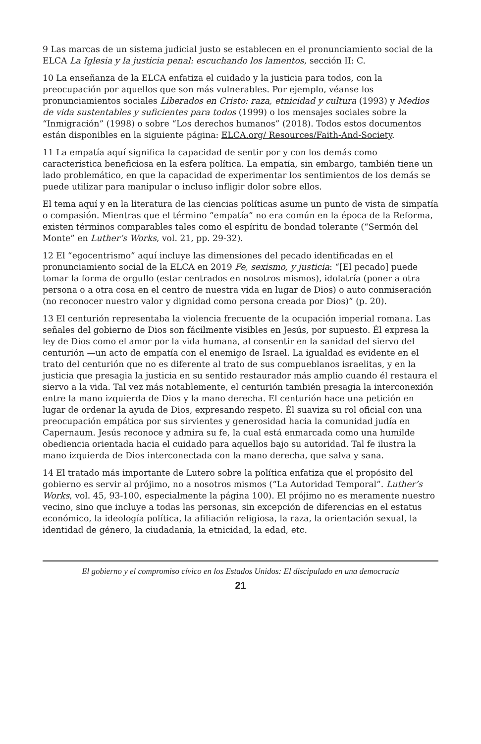9 Las marcas de un sistema judicial justo se establecen en el pronunciamiento social de la ELCA La Iglesia y la justicia penal: escuchando los lamentos, sección II: C.
10 La enseñanza de la ELCA enfatiza el cuidado y la justicia para todos, con la preocupación por aquellos que son más vulnerables. Por ejemplo, véanse los pronunciamientos sociales Liberados en Cristo: raza, etnicidad y cultura (1993) y Medios de vida sustentables y suficientes para todos (1999) o los mensajes sociales sobre la “Inmigración” (1998) o sobre “Los derechos humanos” (2018). Todos estos documentos están disponibles en la siguiente página: ELCA.org/ Resources/Faith-And-Society.
11 La empatía aquí significa la capacidad de sentir por y con los demás como característica beneficiosa en la esfera política. La empatía, sin embargo, también tiene un lado problemático, en que la capacidad de experimentar los sentimientos de los demás se puede utilizar para manipular o incluso infligir dolor sobre ellos.
El tema aquí y en la literatura de las ciencias políticas asume un punto de vista de simpatía o compasión. Mientras que el término “empatía” no era común en la época de la Reforma, existen términos comparables tales como el espíritu de bondad tolerante (“Sermón del Monte” en Luther’s Works, vol. 21, pp. 29-32).
12 El “egocentrismo” aquí incluye las dimensiones del pecado identificadas en el pronunciamiento social de la ELCA en 2019 Fe, sexismo, y justicia: “[El pecado] puede tomar la forma de orgullo (estar centrados en nosotros mismos), idolatría (poner a otra persona o a otra cosa en el centro de nuestra vida en lugar de Dios) o auto conmiseración (no reconocer nuestro valor y dignidad como persona creada por Dios)” (p. 20).
13 El centurión representaba la violencia frecuente de la ocupación imperial romana. Las señales del gobierno de Dios son fácilmente visibles en Jesús, por supuesto. Él expresa la ley de Dios como el amor por la vida humana, al consentir en la sanidad del siervo del centurión —un acto de empatía con el enemigo de Israel. La igualdad es evidente en el trato del centurión que no es diferente al trato de sus compueblanos israelitas, y en la justicia que presagia la justicia en su sentido restaurador más amplio cuando él restaura el siervo a la vida. Tal vez más notablemente, el centurión también presagia la interconexión entre la mano izquierda de Dios y la mano derecha. El centurión hace una petición en lugar de ordenar la ayuda de Dios, expresando respeto. Él suaviza su rol oficial con una preocupación empática por sus sirvientes y generosidad hacia la comunidad judía en Capernaum. Jesús reconoce y admira su fe, la cual está enmarcada como una humilde obediencia orientada hacia el cuidado para aquellos bajo su autoridad. Tal fe ilustra la mano izquierda de Dios interconectada con la mano derecha, que salva y sana.
14 El tratado más importante de Lutero sobre la política enfatiza que el propósito del gobierno es servir al prójimo, no a nosotros mismos (“La Autoridad Temporal”. Luther’s Works, vol. 45, 93-100, especialmente la página 100). El prójimo no es meramente nuestro vecino, sino que incluye a todas las personas, sin excepción de diferencias en el estatus económico, la ideología política, la afiliación religiosa, la raza, la orientación sexual, la identidad de género, la ciudadanía, la etnicidad, la edad, etc.
El gobierno y el compromiso cívico en los Estados Unidos: El discipulado en una democracia
21